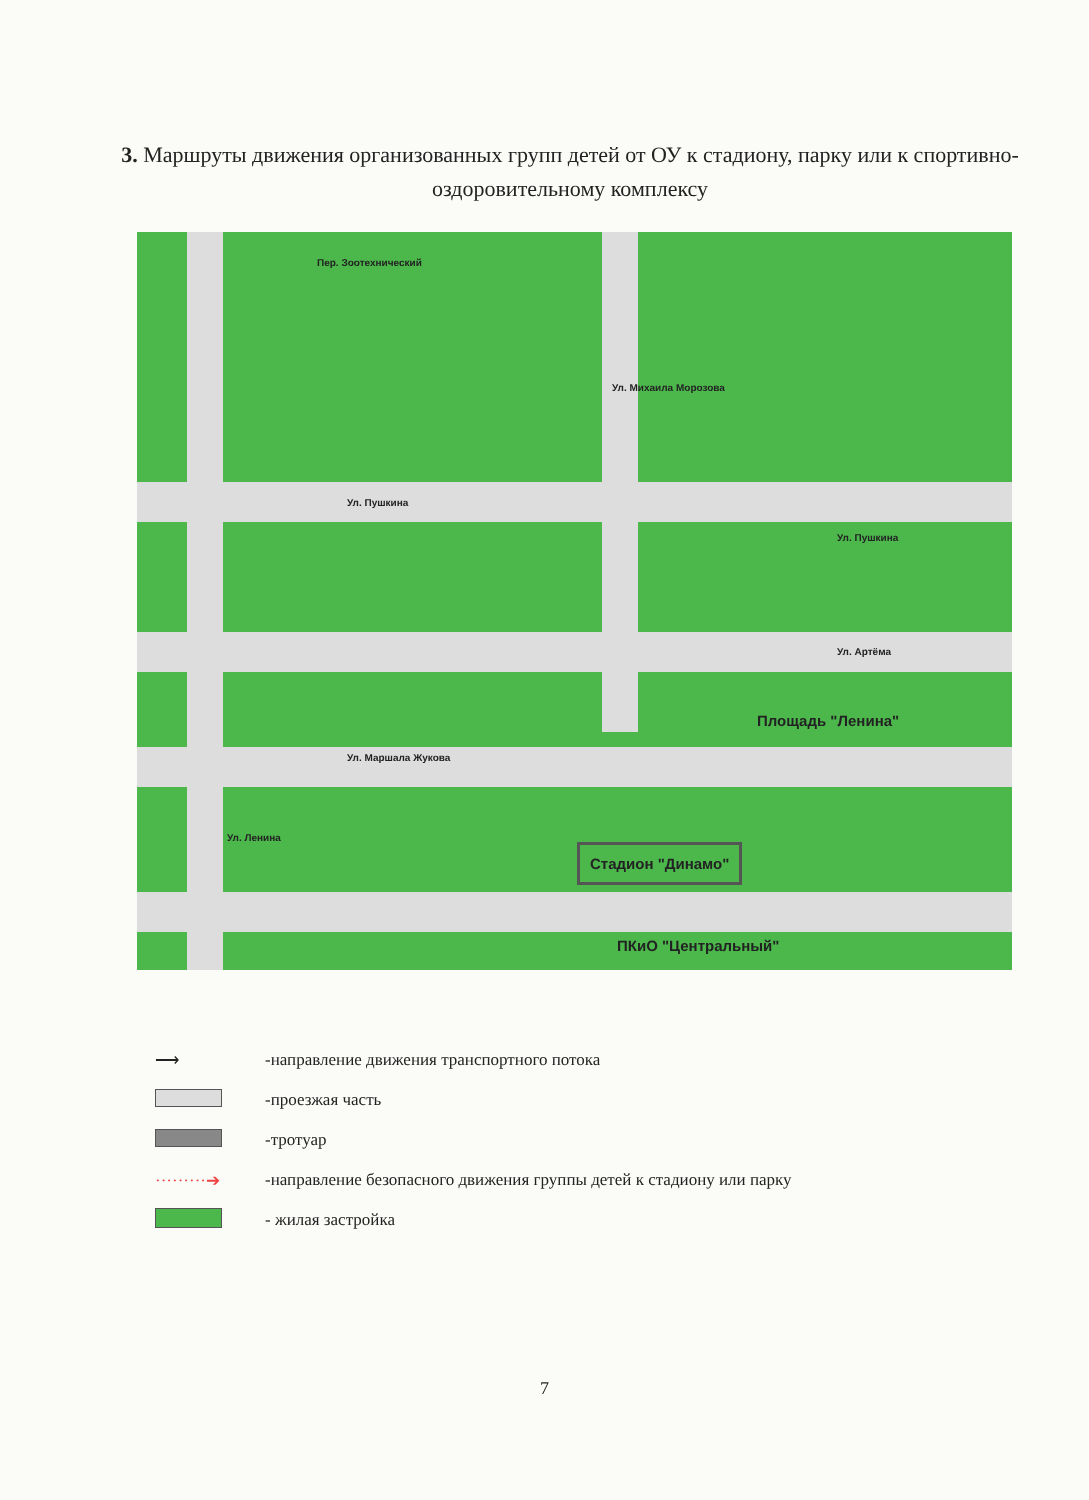3. Маршруты движения организованных групп детей от ОУ к стадиону, парку или к спортивно-оздоровительному комплексу
Пер. Зоотехнический
Ул. Пушкина
Ул. Пушкина
Ул. Артёма
Ул. Маршала Жукова
Ул. Ленина
Ул. Михаила Морозова
Площадь "Ленина"
Стадион "Динамо"
ПКиО "Центральный"
⟶
-направление движения транспортного потока
-проезжая часть
-тротуар
·········➔
-направление безопасного движения группы детей к стадиону или парку
- жилая застройка
7